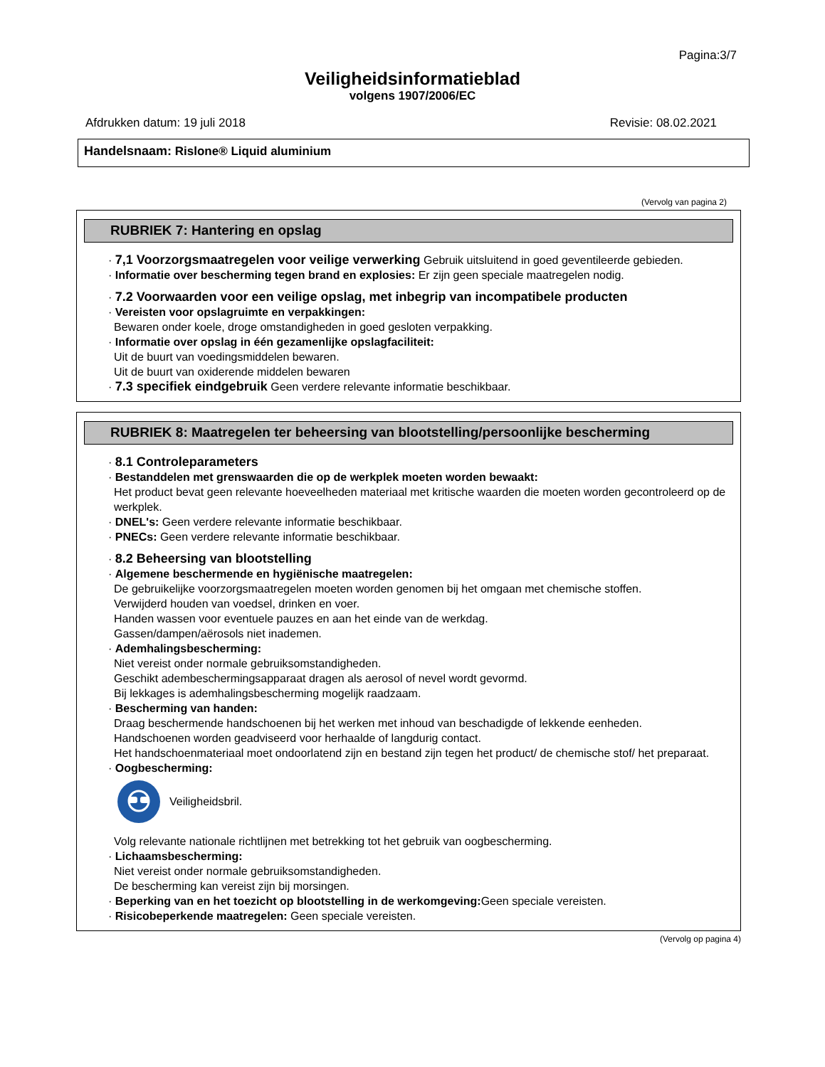Pagina:3/7
Veiligheidsinformatieblad
volgens 1907/2006/EC
Afdrukken datum: 19 juli 2018 Revisie: 08.02.2021
Handelsnaam: Rislone® Liquid aluminium
(Vervolg van pagina 2)
RUBRIEK 7: Hantering en opslag
· 7,1 Voorzorgsmaatregelen voor veilige verwerking Gebruik uitsluitend in goed geventileerde gebieden.
· Informatie over bescherming tegen brand en explosies: Er zijn geen speciale maatregelen nodig.
· 7.2 Voorwaarden voor een veilige opslag, met inbegrip van incompatibele producten
· Vereisten voor opslagruimte en verpakkingen:
Bewaren onder koele, droge omstandigheden in goed gesloten verpakking.
· Informatie over opslag in één gezamenlijke opslagfaciliteit:
Uit de buurt van voedingsmiddelen bewaren.
Uit de buurt van oxiderende middelen bewaren
· 7.3 specifiek eindgebruik Geen verdere relevante informatie beschikbaar.
RUBRIEK 8: Maatregelen ter beheersing van blootstelling/persoonlijke bescherming
· 8.1 Controleparameters
· Bestanddelen met grenswaarden die op de werkplek moeten worden bewaakt:
Het product bevat geen relevante hoeveelheden materiaal met kritische waarden die moeten worden gecontroleerd op de werkplek.
· DNEL's: Geen verdere relevante informatie beschikbaar.
· PNECs: Geen verdere relevante informatie beschikbaar.
· 8.2 Beheersing van blootstelling
· Algemene beschermende en hygiënische maatregelen:
De gebruikelijke voorzorgsmaatregelen moeten worden genomen bij het omgaan met chemische stoffen.
Verwijderd houden van voedsel, drinken en voer.
Handen wassen voor eventuele pauzes en aan het einde van de werkdag.
Gassen/dampen/aërosols niet inademen.
· Ademhalingsbescherming:
Niet vereist onder normale gebruiksomstandigheden.
Geschikt adembeschermingsapparaat dragen als aerosol of nevel wordt gevormd.
Bij lekkages is ademhalingsbescherming mogelijk raadzaam.
· Bescherming van handen:
Draag beschermende handschoenen bij het werken met inhoud van beschadigde of lekkende eenheden.
Handschoenen worden geadviseerd voor herhaalde of langdurig contact.
Het handschoenmateriaal moet ondoorlatend zijn en bestand zijn tegen het product/ de chemische stof/ het preparaat.
· Oogbescherming:
Veiligheidsbril.
Volg relevante nationale richtlijnen met betrekking tot het gebruik van oogbescherming.
· Lichaamsbescherming:
Niet vereist onder normale gebruiksomstandigheden.
De bescherming kan vereist zijn bij morsingen.
· Beperking van en het toezicht op blootstelling in de werkomgeving: Geen speciale vereisten.
· Risicobeperkende maatregelen: Geen speciale vereisten.
(Vervolg op pagina 4)